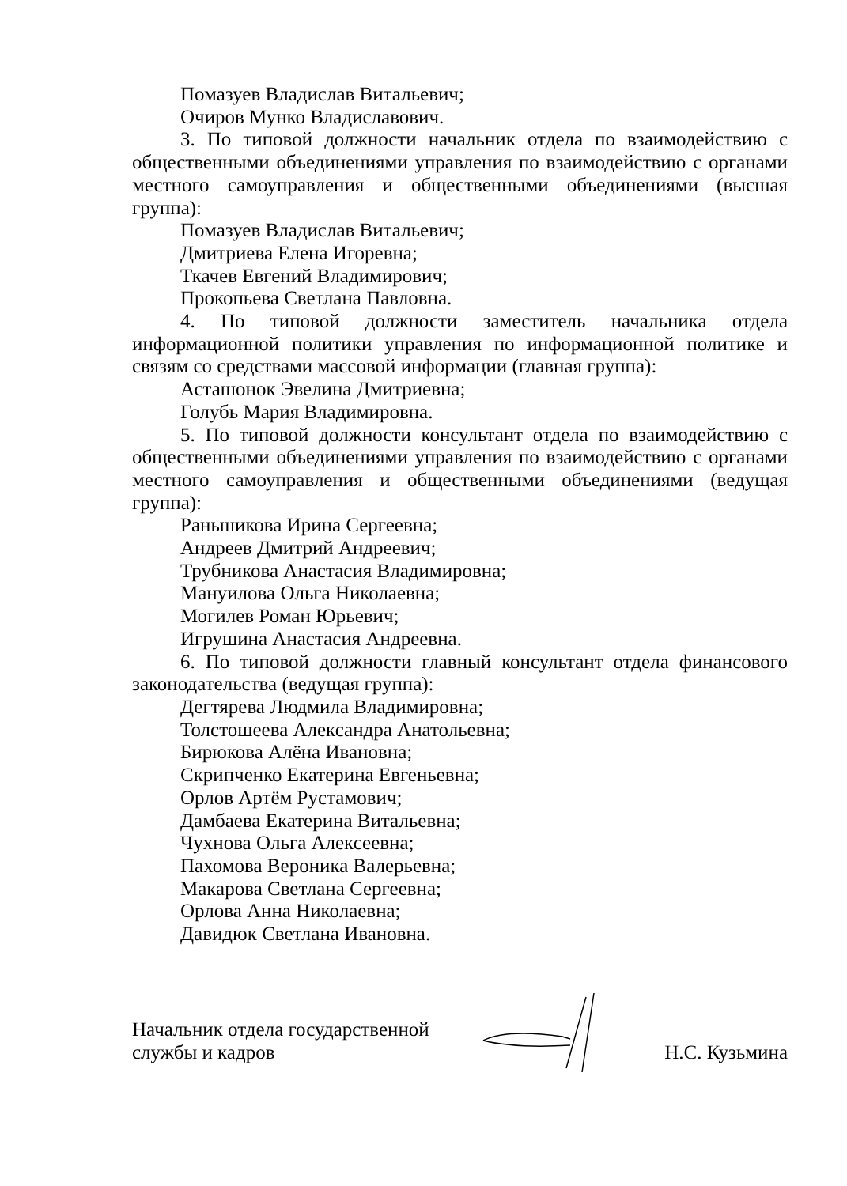Помазуев Владислав Витальевич;
Очиров Мунко Владиславович.
3. По типовой должности начальник отдела по взаимодействию с общественными объединениями управления по взаимодействию с органами местного самоуправления и общественными объединениями (высшая группа):
Помазуев Владислав Витальевич;
Дмитриева Елена Игоревна;
Ткачев Евгений Владимирович;
Прокопьева Светлана Павловна.
4. По типовой должности заместитель начальника отдела информационной политики управления по информационной политике и связям со средствами массовой информации (главная группа):
Асташонок Эвелина Дмитриевна;
Голубь Мария Владимировна.
5. По типовой должности консультант отдела по взаимодействию с общественными объединениями управления по взаимодействию с органами местного самоуправления и общественными объединениями (ведущая группа):
Раньшикова Ирина Сергеевна;
Андреев Дмитрий Андреевич;
Трубникова Анастасия Владимировна;
Мануилова Ольга Николаевна;
Могилев Роман Юрьевич;
Игрушина Анастасия Андреевна.
6. По типовой должности главный консультант отдела финансового законодательства (ведущая группа):
Дегтярева Людмила Владимировна;
Толстошеева Александра Анатольевна;
Бирюкова Алёна Ивановна;
Скрипченко Екатерина Евгеньевна;
Орлов Артём Рустамович;
Дамбаева Екатерина Витальевна;
Чухнова Ольга Алексеевна;
Пахомова Вероника Валерьевна;
Макарова Светлана Сергеевна;
Орлова Анна Николаевна;
Давидюк Светлана Ивановна.
Начальник отдела государственной
службы и кадров
Н.С. Кузьмина